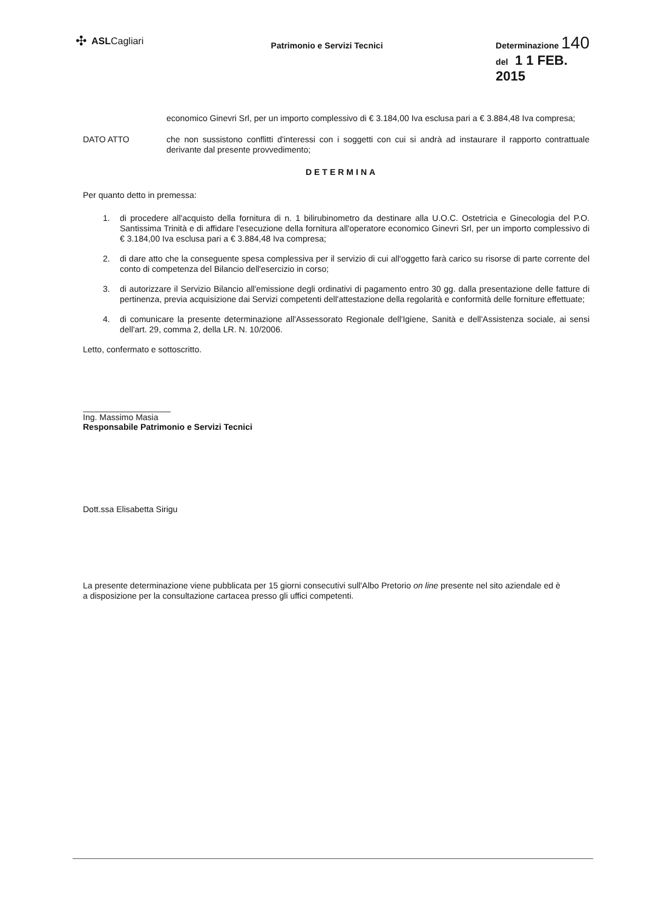✣ ASLCagliari
Patrimonio e Servizi Tecnici
Determinazione 140
del 1 1 FEB. 2015
economico Ginevri Srl, per un importo complessivo di € 3.184,00 Iva esclusa pari a € 3.884,48 Iva compresa;
DATO ATTO
che non sussistono conflitti d'interessi con i soggetti con cui si andrà ad instaurare il rapporto contrattuale derivante dal presente provvedimento;
DETERMINA
Per quanto detto in premessa:
1. di procedere all'acquisto della fornitura di n. 1 bilirubinometro da destinare alla U.O.C. Ostetricia e Ginecologia del P.O. Santissima Trinità e di affidare l'esecuzione della fornitura all'operatore economico Ginevri Srl, per un importo complessivo di € 3.184,00 Iva esclusa pari a € 3.884,48 Iva compresa;
2. di dare atto che la conseguente spesa complessiva per il servizio di cui all'oggetto farà carico su risorse di parte corrente del conto di competenza del Bilancio dell'esercizio in corso;
3. di autorizzare il Servizio Bilancio all'emissione degli ordinativi di pagamento entro 30 gg. dalla presentazione delle fatture di pertinenza, previa acquisizione dai Servizi competenti dell'attestazione della regolarità e conformità delle forniture effettuate;
4. di comunicare la presente determinazione all'Assessorato Regionale dell'Igiene, Sanità e dell'Assistenza sociale, ai sensi dell'art. 29, comma 2, della LR. N. 10/2006.
Letto, confermato e sottoscritto.
Ing. Massimo Masia
Responsabile Patrimonio e Servizi Tecnici
Dott.ssa Elisabetta Sirigu
La presente determinazione viene pubblicata per 15 giorni consecutivi sull'Albo Pretorio on line presente nel sito aziendale ed è a disposizione per la consultazione cartacea presso gli uffici competenti.